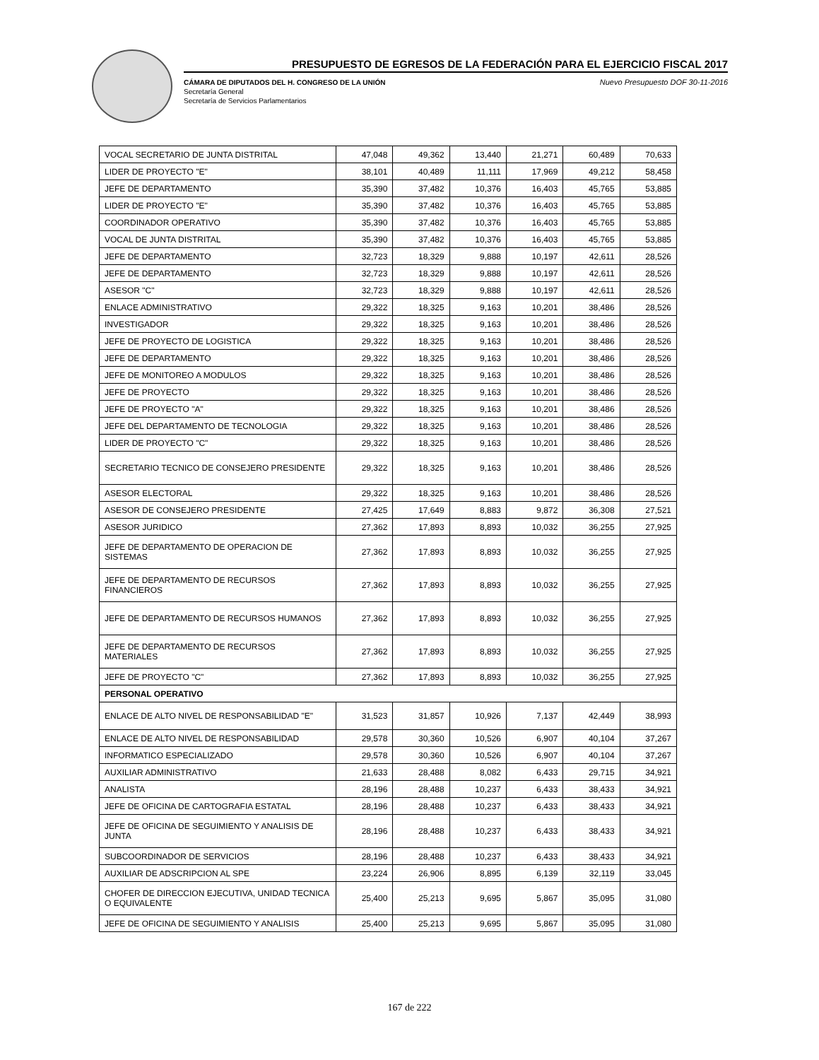PRESUPUESTO DE EGRESOS DE LA FEDERACIÓN PARA EL EJERCICIO FISCAL 2017
Nuevo Presupuesto DOF 30-11-2016 CÁMARA DE DIPUTADOS DEL H. CONGRESO DE LA UNIÓN
Secretaría General
Secretaría de Servicios Parlamentarios
| VOCAL SECRETARIO DE JUNTA DISTRITAL | 47,048 | 49,362 | 13,440 | 21,271 | 60,489 | 70,633 |
| LIDER DE PROYECTO "E" | 38,101 | 40,489 | 11,111 | 17,969 | 49,212 | 58,458 |
| JEFE DE DEPARTAMENTO | 35,390 | 37,482 | 10,376 | 16,403 | 45,765 | 53,885 |
| LIDER DE PROYECTO "E" | 35,390 | 37,482 | 10,376 | 16,403 | 45,765 | 53,885 |
| COORDINADOR OPERATIVO | 35,390 | 37,482 | 10,376 | 16,403 | 45,765 | 53,885 |
| VOCAL DE JUNTA DISTRITAL | 35,390 | 37,482 | 10,376 | 16,403 | 45,765 | 53,885 |
| JEFE DE DEPARTAMENTO | 32,723 | 18,329 | 9,888 | 10,197 | 42,611 | 28,526 |
| JEFE DE DEPARTAMENTO | 32,723 | 18,329 | 9,888 | 10,197 | 42,611 | 28,526 |
| ASESOR "C" | 32,723 | 18,329 | 9,888 | 10,197 | 42,611 | 28,526 |
| ENLACE ADMINISTRATIVO | 29,322 | 18,325 | 9,163 | 10,201 | 38,486 | 28,526 |
| INVESTIGADOR | 29,322 | 18,325 | 9,163 | 10,201 | 38,486 | 28,526 |
| JEFE DE PROYECTO DE LOGISTICA | 29,322 | 18,325 | 9,163 | 10,201 | 38,486 | 28,526 |
| JEFE DE DEPARTAMENTO | 29,322 | 18,325 | 9,163 | 10,201 | 38,486 | 28,526 |
| JEFE DE MONITOREO A MODULOS | 29,322 | 18,325 | 9,163 | 10,201 | 38,486 | 28,526 |
| JEFE DE PROYECTO | 29,322 | 18,325 | 9,163 | 10,201 | 38,486 | 28,526 |
| JEFE DE PROYECTO "A" | 29,322 | 18,325 | 9,163 | 10,201 | 38,486 | 28,526 |
| JEFE DEL DEPARTAMENTO DE TECNOLOGIA | 29,322 | 18,325 | 9,163 | 10,201 | 38,486 | 28,526 |
| LIDER DE PROYECTO "C" | 29,322 | 18,325 | 9,163 | 10,201 | 38,486 | 28,526 |
| SECRETARIO TECNICO DE CONSEJERO PRESIDENTE | 29,322 | 18,325 | 9,163 | 10,201 | 38,486 | 28,526 |
| ASESOR ELECTORAL | 29,322 | 18,325 | 9,163 | 10,201 | 38,486 | 28,526 |
| ASESOR DE CONSEJERO PRESIDENTE | 27,425 | 17,649 | 8,883 | 9,872 | 36,308 | 27,521 |
| ASESOR JURIDICO | 27,362 | 17,893 | 8,893 | 10,032 | 36,255 | 27,925 |
| JEFE DE DEPARTAMENTO DE OPERACION DE SISTEMAS | 27,362 | 17,893 | 8,893 | 10,032 | 36,255 | 27,925 |
| JEFE DE DEPARTAMENTO DE RECURSOS FINANCIEROS | 27,362 | 17,893 | 8,893 | 10,032 | 36,255 | 27,925 |
| JEFE DE DEPARTAMENTO DE RECURSOS HUMANOS | 27,362 | 17,893 | 8,893 | 10,032 | 36,255 | 27,925 |
| JEFE DE DEPARTAMENTO DE RECURSOS MATERIALES | 27,362 | 17,893 | 8,893 | 10,032 | 36,255 | 27,925 |
| JEFE DE PROYECTO "C" | 27,362 | 17,893 | 8,893 | 10,032 | 36,255 | 27,925 |
| PERSONAL OPERATIVO | | | | | | |
| ENLACE DE ALTO NIVEL DE RESPONSABILIDAD "E" | 31,523 | 31,857 | 10,926 | 7,137 | 42,449 | 38,993 |
| ENLACE DE ALTO NIVEL DE RESPONSABILIDAD | 29,578 | 30,360 | 10,526 | 6,907 | 40,104 | 37,267 |
| INFORMATICO ESPECIALIZADO | 29,578 | 30,360 | 10,526 | 6,907 | 40,104 | 37,267 |
| AUXILIAR ADMINISTRATIVO | 21,633 | 28,488 | 8,082 | 6,433 | 29,715 | 34,921 |
| ANALISTA | 28,196 | 28,488 | 10,237 | 6,433 | 38,433 | 34,921 |
| JEFE DE OFICINA DE CARTOGRAFIA ESTATAL | 28,196 | 28,488 | 10,237 | 6,433 | 38,433 | 34,921 |
| JEFE DE OFICINA DE SEGUIMIENTO Y ANALISIS DE JUNTA | 28,196 | 28,488 | 10,237 | 6,433 | 38,433 | 34,921 |
| SUBCOORDINADOR DE SERVICIOS | 28,196 | 28,488 | 10,237 | 6,433 | 38,433 | 34,921 |
| AUXILIAR DE ADSCRIPCION AL SPE | 23,224 | 26,906 | 8,895 | 6,139 | 32,119 | 33,045 |
| CHOFER DE DIRECCION EJECUTIVA, UNIDAD TECNICA O EQUIVALENTE | 25,400 | 25,213 | 9,695 | 5,867 | 35,095 | 31,080 |
| JEFE DE OFICINA DE SEGUIMIENTO Y ANALISIS | 25,400 | 25,213 | 9,695 | 5,867 | 35,095 | 31,080 |
167 de 222